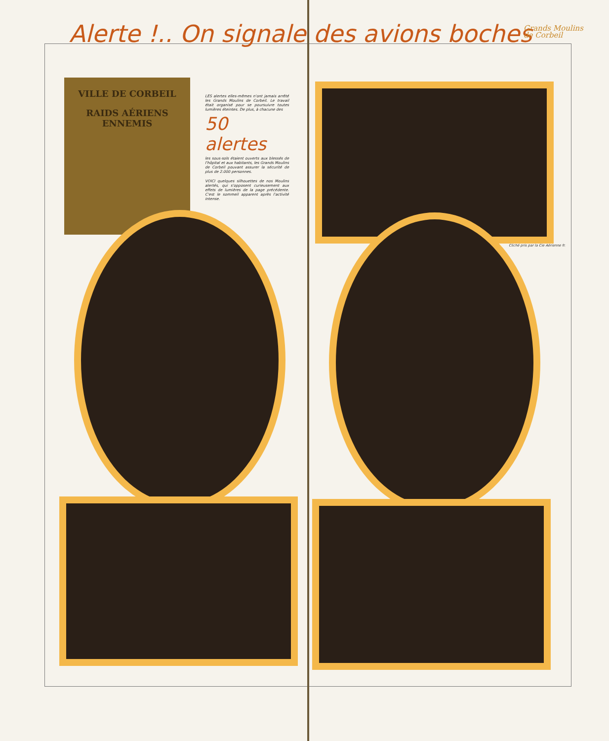Alerte !.. On signale des avions boches
Grands Moulins
de Corbeil
VILLE DE CORBEIL
RAIDS AÉRIENS ENNEMIS
LES alertes elles-mêmes n'ont jamais arrêté les Grands Moulins de Corbeil. Le travail était organisé pour se poursuivre toutes lumières éteintes. De plus, à chacune des
50 alertes
les sous-sols étaient ouverts aux blessés de l'hôpital et aux habitants, les Grands Moulins de Corbeil pouvant assurer la sécurité de plus de 2.000 personnes.
VOICI quelques silhouettes de nos Moulins alertés, qui s'opposent curieusement aux effets de lumières de la page précédente. C'est le sommeil apparent après l'activité intense.
Cliché pris par la Cie Aérienne fr.